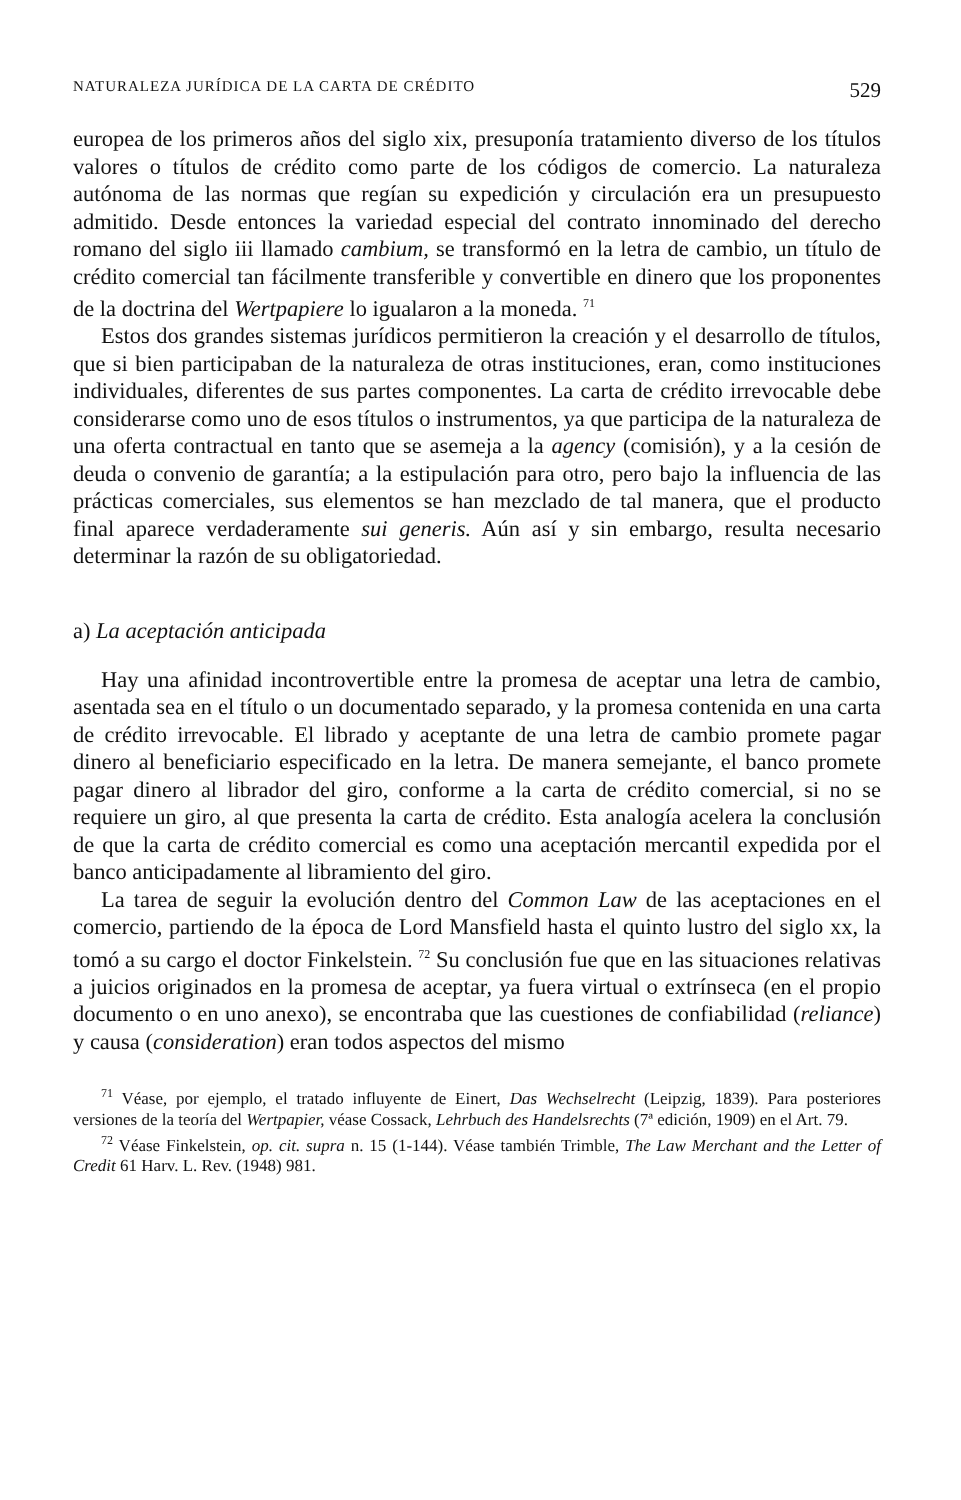NATURALEZA JURÍDICA DE LA CARTA DE CRÉDITO 529
europea de los primeros años del siglo xix, presuponía tratamiento diverso de los títulos valores o títulos de crédito como parte de los códigos de comercio. La naturaleza autónoma de las normas que regían su expedición y circulación era un presupuesto admitido. Desde entonces la variedad especial del contrato innominado del derecho romano del siglo iii llamado cambium, se transformó en la letra de cambio, un título de crédito comercial tan fácilmente transferible y convertible en dinero que los proponentes de la doctrina del Wertpapiere lo igualaron a la moneda. <sup>71</sup>
Estos dos grandes sistemas jurídicos permitieron la creación y el desarrollo de títulos, que si bien participaban de la naturaleza de otras instituciones, eran, como instituciones individuales, diferentes de sus partes componentes. La carta de crédito irrevocable debe considerarse como uno de esos títulos o instrumentos, ya que participa de la naturaleza de una oferta contractual en tanto que se asemeja a la agency (comisión), y a la cesión de deuda o convenio de garantía; a la estipulación para otro, pero bajo la influencia de las prácticas comerciales, sus elementos se han mezclado de tal manera, que el producto final aparece verdaderamente sui generis. Aún así y sin embargo, resulta necesario determinar la razón de su obligatoriedad.
a) La aceptación anticipada
Hay una afinidad incontrovertible entre la promesa de aceptar una letra de cambio, asentada sea en el título o un documentado separado, y la promesa contenida en una carta de crédito irrevocable. El librado y aceptante de una letra de cambio promete pagar dinero al beneficiario especificado en la letra. De manera semejante, el banco promete pagar dinero al librador del giro, conforme a la carta de crédito comercial, si no se requiere un giro, al que presenta la carta de crédito. Esta analogía acelera la conclusión de que la carta de crédito comercial es como una aceptación mercantil expedida por el banco anticipadamente al libramiento del giro.
La tarea de seguir la evolución dentro del Common Law de las aceptaciones en el comercio, partiendo de la época de Lord Mansfield hasta el quinto lustro del siglo xx, la tomó a su cargo el doctor Finkelstein. <sup>72</sup> Su conclusión fue que en las situaciones relativas a juicios originados en la promesa de aceptar, ya fuera virtual o extrínseca (en el propio documento o en uno anexo), se encontraba que las cuestiones de confiabilidad (reliance) y causa (consideration) eran todos aspectos del mismo
<sup>71</sup> Véase, por ejemplo, el tratado influyente de Einert, Das Wechselrecht (Leipzig, 1839). Para posteriores versiones de la teoría del Wertpapier, véase Cossack, Lehrbuch des Handelsrechts (7ª edición, 1909) en el Art. 79.
<sup>72</sup> Véase Finkelstein, op. cit. supra n. 15 (1-144). Véase también Trimble, The Law Merchant and the Letter of Credit 61 Harv. L. Rev. (1948) 981.